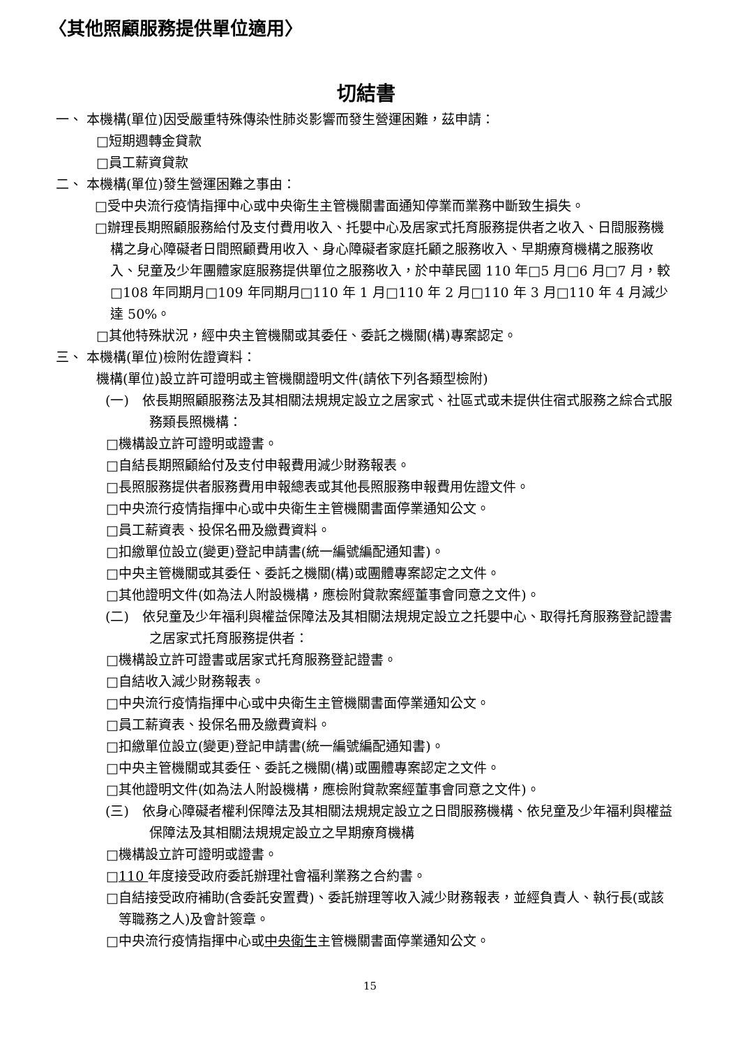〈其他照顧服務提供單位適用〉
切結書
一、 本機構(單位)因受嚴重特殊傳染性肺炎影響而發生營運困難，茲申請：
□短期週轉金貸款
□員工薪資貸款
二、 本機構(單位)發生營運困難之事由：
□受中央流行疫情指揮中心或中央衛生主管機關書面通知停業而業務中斷致生損失。
□辦理長期照顧服務給付及支付費用收入、托嬰中心及居家式托育服務提供者之收入、日間服務機構之身心障礙者日間照顧費用收入、身心障礙者家庭托顧之服務收入、早期療育機構之服務收入、兒童及少年團體家庭服務提供單位之服務收入，於中華民國 110 年□5 月□6 月□7 月，較□108 年同期月□109 年同期月□110 年 1 月□110 年 2 月□110 年 3 月□110 年 4 月減少達 50%。
□其他特殊狀況，經中央主管機關或其委任、委託之機關(構)專案認定。
三、 本機構(單位)檢附佐證資料：
機構(單位)設立許可證明或主管機關證明文件(請依下列各類型檢附)
(一)　依長期照顧服務法及其相關法規規定設立之居家式、社區式或未提供住宿式服務之綜合式服務類長照機構：
□機構設立許可證明或證書。
□自結長期照顧給付及支付申報費用減少財務報表。
□長照服務提供者服務費用申報總表或其他長照服務申報費用佐證文件。
□中央流行疫情指揮中心或中央衛生主管機關書面停業通知公文。
□員工薪資表、投保名冊及繳費資料。
□扣繳單位設立(變更)登記申請書(統一編號編配通知書)。
□中央主管機關或其委任、委託之機關(構)或團體專案認定之文件。
□其他證明文件(如為法人附設機構，應檢附貸款案經董事會同意之文件)。
(二)　依兒童及少年福利與權益保障法及其相關法規規定設立之托嬰中心、取得托育服務登記證書之居家式托育服務提供者：
□機構設立許可證書或居家式托育服務登記證書。
□自結收入減少財務報表。
□中央流行疫情指揮中心或中央衛生主管機關書面停業通知公文。
□員工薪資表、投保名冊及繳費資料。
□扣繳單位設立(變更)登記申請書(統一編號編配通知書)。
□中央主管機關或其委任、委託之機關(構)或團體專案認定之文件。
□其他證明文件(如為法人附設機構，應檢附貸款案經董事會同意之文件)。
(三)　依身心障礙者權利保障法及其相關法規規定設立之日間服務機構、依兒童及少年福利與權益保障法及其相關法規規定設立之早期療育機構
□機構設立許可證明或證書。
□110 年度接受政府委託辦理社會福利業務之合約書。
□自結接受政府補助(含委託安置費)、委託辦理等收入減少財務報表，並經負責人、執行長(或該等職務之人)及會計簽章。
□中央流行疫情指揮中心或中央衛生主管機關書面停業通知公文。
15